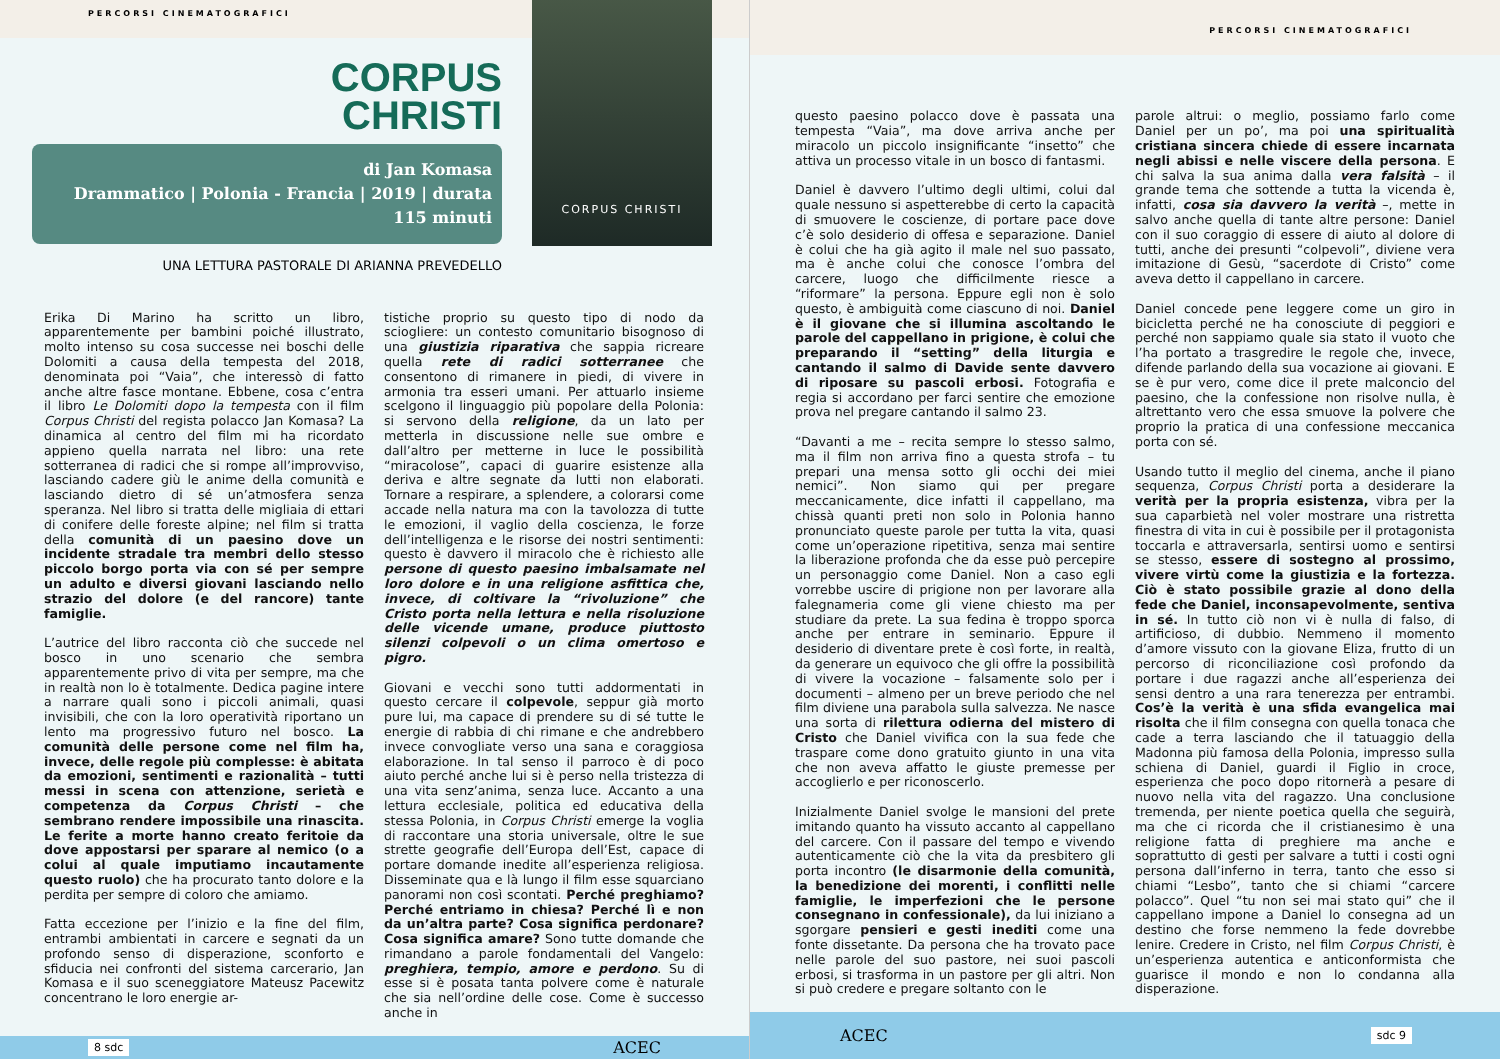PERCORSI CINEMATOGRAFICI
CORPUS
CHRISTI
di Jan Komasa
Drammatico | Polonia - Francia | 2019 | durata 115 minuti
UNA LETTURA PASTORALE DI ARIANNA PREVEDELLO
CORPUS CHRISTI
Erika Di Marino ha scritto un libro, apparentemente per bambini poiché illustrato, molto intenso su cosa successe nei boschi delle Dolomiti a causa della tempesta del 2018, denominata poi “Vaia”, che interessò di fatto anche altre fasce montane. Ebbene, cosa c’entra il libro Le Dolomiti dopo la tempesta con il film Corpus Christi del regista polacco Jan Komasa? La dinamica al centro del film mi ha ricordato appieno quella narrata nel libro: una rete sotterranea di radici che si rompe all’improvviso, lasciando cadere giù le anime della comunità e lasciando dietro di sé un’atmosfera senza speranza. Nel libro si tratta delle migliaia di ettari di conifere delle foreste alpine; nel film si tratta della comunità di un paesino dove un incidente stradale tra membri dello stesso piccolo borgo porta via con sé per sempre un adulto e diversi giovani lasciando nello strazio del dolore (e del rancore) tante famiglie.
L’autrice del libro racconta ciò che succede nel bosco in uno scenario che sembra apparentemente privo di vita per sempre, ma che in realtà non lo è totalmente. Dedica pagine intere a narrare quali sono i piccoli animali, quasi invisibili, che con la loro operatività riportano un lento ma progressivo futuro nel bosco. La comunità delle persone come nel film ha, invece, delle regole più complesse: è abitata da emozioni, sentimenti e razionalità – tutti messi in scena con attenzione, serietà e competenza da Corpus Christi – che sembrano rendere impossibile una rinascita. Le ferite a morte hanno creato feritoie da dove appostarsi per sparare al nemico (o a colui al quale imputiamo incautamente questo ruolo) che ha procurato tanto dolore e la perdita per sempre di coloro che amiamo.
Fatta eccezione per l’inizio e la fine del film, entrambi ambientati in carcere e segnati da un profondo senso di disperazione, sconforto e sfiducia nei confronti del sistema carcerario, Jan Komasa e il suo sceneggiatore Mateusz Pacewitz concentrano le loro energie ar-
tistiche proprio su questo tipo di nodo da sciogliere: un contesto comunitario bisognoso di una giustizia riparativa che sappia ricreare quella rete di radici sotterranee che consentono di rimanere in piedi, di vivere in armonia tra esseri umani. Per attuarlo insieme scelgono il linguaggio più popolare della Polonia: si servono della religione, da un lato per metterla in discussione nelle sue ombre e dall’altro per metterne in luce le possibilità “miracolose”, capaci di guarire esistenze alla deriva e altre segnate da lutti non elaborati. Tornare a respirare, a splendere, a colorarsi come accade nella natura ma con la tavolozza di tutte le emozioni, il vaglio della coscienza, le forze dell’intelligenza e le risorse dei nostri sentimenti: questo è davvero il miracolo che è richiesto alle persone di questo paesino imbalsamate nel loro dolore e in una religione asfittica che, invece, di coltivare la “rivoluzione” che Cristo porta nella lettura e nella risoluzione delle vicende umane, produce piuttosto silenzi colpevoli o un clima omertoso e pigro.
Giovani e vecchi sono tutti addormentati in questo cercare il colpevole, seppur già morto pure lui, ma capace di prendere su di sé tutte le energie di rabbia di chi rimane e che andrebbero invece convogliate verso una sana e coraggiosa elaborazione. In tal senso il parroco è di poco aiuto perché anche lui si è perso nella tristezza di una vita senz’anima, senza luce. Accanto a una lettura ecclesiale, politica ed educativa della stessa Polonia, in Corpus Christi emerge la voglia di raccontare una storia universale, oltre le sue strette geografie dell’Europa dell’Est, capace di portare domande inedite all’esperienza religiosa. Disseminate qua e là lungo il film esse squarciano panorami non così scontati. Perché preghiamo? Perché entriamo in chiesa? Perché lì e non da un’altra parte? Cosa significa perdonare? Cosa significa amare? Sono tutte domande che rimandano a parole fondamentali del Vangelo: preghiera, tempio, amore e perdono. Su di esse si è posata tanta polvere come è naturale che sia nell’ordine delle cose. Come è successo anche in
8 sdc ACEC
PERCORSI CINEMATOGRAFICI
questo paesino polacco dove è passata una tempesta “Vaia”, ma dove arriva anche per miracolo un piccolo insignificante “insetto” che attiva un processo vitale in un bosco di fantasmi.
Daniel è davvero l’ultimo degli ultimi, colui dal quale nessuno si aspetterebbe di certo la capacità di smuovere le coscienze, di portare pace dove c’è solo desiderio di offesa e separazione. Daniel è colui che ha già agito il male nel suo passato, ma è anche colui che conosce l’ombra del carcere, luogo che difficilmente riesce a “riformare” la persona. Eppure egli non è solo questo, è ambiguità come ciascuno di noi. Daniel è il giovane che si illumina ascoltando le parole del cappellano in prigione, è colui che preparando il “setting” della liturgia e cantando il salmo di Davide sente davvero di riposare su pascoli erbosi. Fotografia e regia si accordano per farci sentire che emozione prova nel pregare cantando il salmo 23.
“Davanti a me – recita sempre lo stesso salmo, ma il film non arriva fino a questa strofa – tu prepari una mensa sotto gli occhi dei miei nemici”. Non siamo qui per pregare meccanicamente, dice infatti il cappellano, ma chissà quanti preti non solo in Polonia hanno pronunciato queste parole per tutta la vita, quasi come un’operazione ripetitiva, senza mai sentire la liberazione profonda che da esse può percepire un personaggio come Daniel. Non a caso egli vorrebbe uscire di prigione non per lavorare alla falegnameria come gli viene chiesto ma per studiare da prete. La sua fedina è troppo sporca anche per entrare in seminario. Eppure il desiderio di diventare prete è così forte, in realtà, da generare un equivoco che gli offre la possibilità di vivere la vocazione – falsamente solo per i documenti – almeno per un breve periodo che nel film diviene una parabola sulla salvezza. Ne nasce una sorta di rilettura odierna del mistero di Cristo che Daniel vivifica con la sua fede che traspare come dono gratuito giunto in una vita che non aveva affatto le giuste premesse per accoglierlo e per riconoscerlo.
Inizialmente Daniel svolge le mansioni del prete imitando quanto ha vissuto accanto al cappellano del carcere. Con il passare del tempo e vivendo autenticamente ciò che la vita da presbitero gli porta incontro (le disarmonie della comunità, la benedizione dei morenti, i conflitti nelle famiglie, le imperfezioni che le persone consegnano in confessionale), da lui iniziano a sgorgare pensieri e gesti inediti come una fonte dissetante. Da persona che ha trovato pace nelle parole del suo pastore, nei suoi pascoli erbosi, si trasforma in un pastore per gli altri. Non si può credere e pregare soltanto con le
parole altrui: o meglio, possiamo farlo come Daniel per un po’, ma poi una spiritualità cristiana sincera chiede di essere incarnata negli abissi e nelle viscere della persona. E chi salva la sua anima dalla vera falsità – il grande tema che sottende a tutta la vicenda è, infatti, cosa sia davvero la verità –, mette in salvo anche quella di tante altre persone: Daniel con il suo coraggio di essere di aiuto al dolore di tutti, anche dei presunti “colpevoli”, diviene vera imitazione di Gesù, “sacerdote di Cristo” come aveva detto il cappellano in carcere.
Daniel concede pene leggere come un giro in bicicletta perché ne ha conosciute di peggiori e perché non sappiamo quale sia stato il vuoto che l’ha portato a trasgredire le regole che, invece, difende parlando della sua vocazione ai giovani. E se è pur vero, come dice il prete malconcio del paesino, che la confessione non risolve nulla, è altrettanto vero che essa smuove la polvere che proprio la pratica di una confessione meccanica porta con sé.
Usando tutto il meglio del cinema, anche il piano sequenza, Corpus Christi porta a desiderare la verità per la propria esistenza, vibra per la sua caparbietà nel voler mostrare una ristretta finestra di vita in cui è possibile per il protagonista toccarla e attraversarla, sentirsi uomo e sentirsi se stesso, essere di sostegno al prossimo, vivere virtù come la giustizia e la fortezza. Ciò è stato possibile grazie al dono della fede che Daniel, inconsapevolmente, sentiva in sé. In tutto ciò non vi è nulla di falso, di artificioso, di dubbio. Nemmeno il momento d’amore vissuto con la giovane Eliza, frutto di un percorso di riconciliazione così profondo da portare i due ragazzi anche all’esperienza dei sensi dentro a una rara tenerezza per entrambi. Cos’è la verità è una sfida evangelica mai risolta che il film consegna con quella tonaca che cade a terra lasciando che il tatuaggio della Madonna più famosa della Polonia, impresso sulla schiena di Daniel, guardi il Figlio in croce, esperienza che poco dopo ritornerà a pesare di nuovo nella vita del ragazzo. Una conclusione tremenda, per niente poetica quella che seguirà, ma che ci ricorda che il cristianesimo è una religione fatta di preghiere ma anche e soprattutto di gesti per salvare a tutti i costi ogni persona dall’inferno in terra, tanto che esso si chiami “Lesbo”, tanto che si chiami “carcere polacco”. Quel “tu non sei mai stato qui” che il cappellano impone a Daniel lo consegna ad un destino che forse nemmeno la fede dovrebbe lenire. Credere in Cristo, nel film Corpus Christi, è un’esperienza autentica e anticonformista che guarisce il mondo e non lo condanna alla disperazione.
ACEC sdc 9